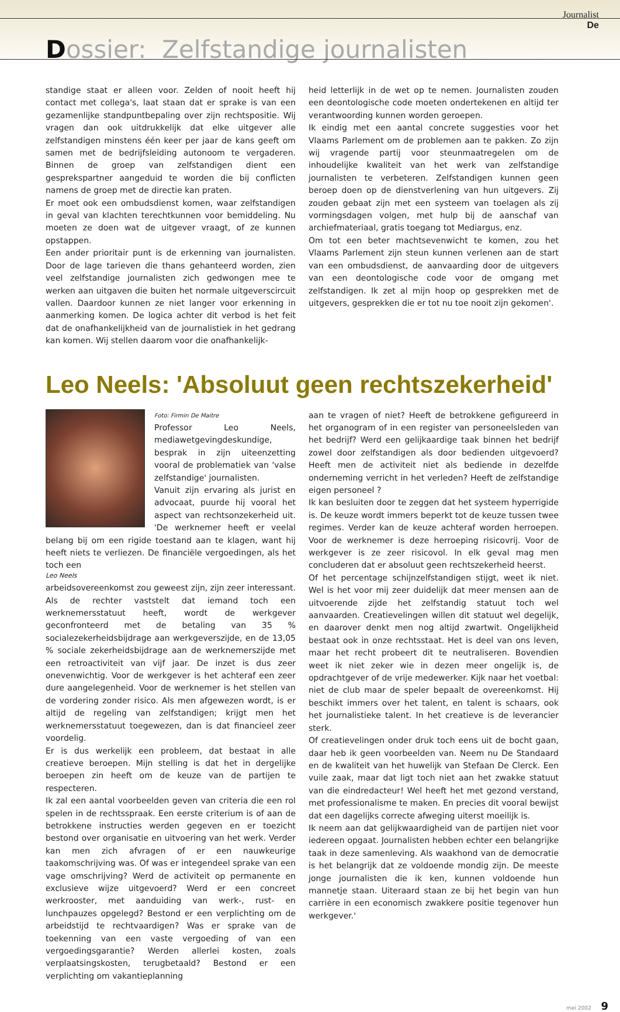Journalist
De
Dossier: Zelfstandige journalisten
standige staat er alleen voor. Zelden of nooit heeft hij contact met collega's, laat staan dat er sprake is van een gezamenlijke standpuntbepaling over zijn rechtspositie. Wij vragen dan ook uitdrukkelijk dat elke uitgever alle zelfstandigen minstens één keer per jaar de kans geeft om samen met de bedrijfsleiding autonoom te vergaderen. Binnen de groep van zelfstandigen dient een gesprekspartner aangeduid te worden die bij conflicten namens de groep met de directie kan praten.
Er moet ook een ombudsdienst komen, waar zelfstandigen in geval van klachten terechtkunnen voor bemiddeling. Nu moeten ze doen wat de uitgever vraagt, of ze kunnen opstappen.
Een ander prioritair punt is de erkenning van journalisten. Door de lage tarieven die thans gehanteerd worden, zien veel zelfstandige journalisten zich gedwongen mee te werken aan uitgaven die buiten het normale uitgeverscircuit vallen. Daardoor kunnen ze niet langer voor erkenning in aanmerking komen. De logica achter dit verbod is het feit dat de onafhankelijkheid van de journalistiek in het gedrang kan komen. Wij stellen daarom voor die onafhankelijk-
heid letterlijk in de wet op te nemen. Journalisten zouden een deontologische code moeten ondertekenen en altijd ter verantwoording kunnen worden geroepen.
Ik eindig met een aantal concrete suggesties voor het Vlaams Parlement om de problemen aan te pakken. Zo zijn wij vragende partij voor steunmaatregelen om de inhoudelijke kwaliteit van het werk van zelfstandige journalisten te verbeteren. Zelfstandigen kunnen geen beroep doen op de dienstverlening van hun uitgevers. Zij zouden gebaat zijn met een systeem van toelagen als zij vormingsdagen volgen, met hulp bij de aanschaf van archiefmateriaal, gratis toegang tot Mediargus, enz.
Om tot een beter machtsevenwicht te komen, zou het Vlaams Parlement zijn steun kunnen verlenen aan de start van een ombudsdienst, de aanvaarding door de uitgevers van een deontologische code voor de omgang met zelfstandigen. Ik zet al mijn hoop op gesprekken met de uitgevers, gesprekken die er tot nu toe nooit zijn gekomen'.
Leo Neels: 'Absoluut geen rechtszekerheid'
Foto: Firmin De Maitre
Professor Leo Neels, mediawetgevingdeskundige, besprak in zijn uiteenzetting vooral de problematiek van 'valse zelfstandige' journalisten.
Vanuit zijn ervaring als jurist en advocaat, puurde hij vooral het aspect van rechtsonzekerheid uit. 'De werknemer heeft er veelal belang bij om een rigide toestand aan te klagen, want hij heeft niets te verliezen. De financiële vergoedingen, als het toch een
Leo Neels
arbeidsovereenkomst zou geweest zijn, zijn zeer interessant. Als de rechter vaststelt dat iemand toch een werknemersstatuut heeft, wordt de werkgever geconfronteerd met de betaling van 35 % socialezekerheidsbijdrage aan werkgeverszijde, en de 13,05 % sociale zekerheidsbijdrage aan de werknemerszijde met een retroactiviteit van vijf jaar. De inzet is dus zeer onevenwichtig. Voor de werkgever is het achteraf een zeer dure aangelegenheid. Voor de werknemer is het stellen van de vordering zonder risico. Als men afgewezen wordt, is er altijd de regeling van zelfstandigen; krijgt men het werknemersstatuut toegewezen, dan is dat financieel zeer voordelig.
Er is dus werkelijk een probleem, dat bestaat in alle creatieve beroepen. Mijn stelling is dat het in dergelijke beroepen zin heeft om de keuze van de partijen te respecteren.
Ik zal een aantal voorbeelden geven van criteria die een rol spelen in de rechtsspraak. Een eerste criterium is of aan de betrokkene instructies werden gegeven en er toezicht bestond over organisatie en uitvoering van het werk. Verder kan men zich afvragen of er een nauwkeurige taakomschrijving was. Of was er integendeel sprake van een vage omschrijving? Werd de activiteit op permanente en exclusieve wijze uitgevoerd? Werd er een concreet werkrooster, met aanduiding van werk-, rust- en lunchpauzes opgelegd? Bestond er een verplichting om de arbeidstijd te rechtvaardigen? Was er sprake van de toekenning van een vaste vergoeding of van een vergoedingsgarantie? Werden allerlei kosten, zoals verplaatsingskosten, terugbetaald? Bestond er een verplichting om vakantieplanning
aan te vragen of niet? Heeft de betrokkene gefigureerd in het organogram of in een register van personeelsleden van het bedrijf? Werd een gelijkaardige taak binnen het bedrijf zowel door zelfstandigen als door bedienden uitgevoerd? Heeft men de activiteit niet als bediende in dezelfde onderneming verricht in het verleden? Heeft de zelfstandige eigen personeel ?
Ik kan besluiten door te zeggen dat het systeem hyperrigide is. De keuze wordt immers beperkt tot de keuze tussen twee regimes. Verder kan de keuze achteraf worden herroepen. Voor de werknemer is deze herroeping risicovrij. Voor de werkgever is ze zeer risicovol. In elk geval mag men concluderen dat er absoluut geen rechtszekerheid heerst.
Of het percentage schijnzelfstandigen stijgt, weet ik niet. Wel is het voor mij zeer duidelijk dat meer mensen aan de uitvoerende zijde het zelfstandig statuut toch wel aanvaarden. Creatievelingen willen dit statuut wel degelijk, en daarover denkt men nog altijd zwartwit. Ongelijkheid bestaat ook in onze rechtsstaat. Het is deel van ons leven, maar het recht probeert dit te neutraliseren. Bovendien weet ik niet zeker wie in dezen meer ongelijk is, de opdrachtgever of de vrije medewerker. Kijk naar het voetbal: niet de club maar de speler bepaalt de overeenkomst. Hij beschikt immers over het talent, en talent is schaars, ook het journalistieke talent. In het creatieve is de leverancier sterk.
Of creatievelingen onder druk toch eens uit de bocht gaan, daar heb ik geen voorbeelden van. Neem nu De Standaard en de kwaliteit van het huwelijk van Stefaan De Clerck. Een vuile zaak, maar dat ligt toch niet aan het zwakke statuut van die eindredacteur! Wel heeft het met gezond verstand, met professionalisme te maken. En precies dit vooral bewijst dat een dagelijks correcte afweging uiterst moeilijk is.
Ik neem aan dat gelijkwaardigheid van de partijen niet voor iedereen opgaat. Journalisten hebben echter een belangrijke taak in deze samenleving. Als waakhond van de democratie is het belangrijk dat ze voldoende mondig zijn. De meeste jonge journalisten die ik ken, kunnen voldoende hun mannetje staan. Uiteraard staan ze bij het begin van hun carrière in een economisch zwakkere positie tegenover hun werkgever.'
mei 2002 9